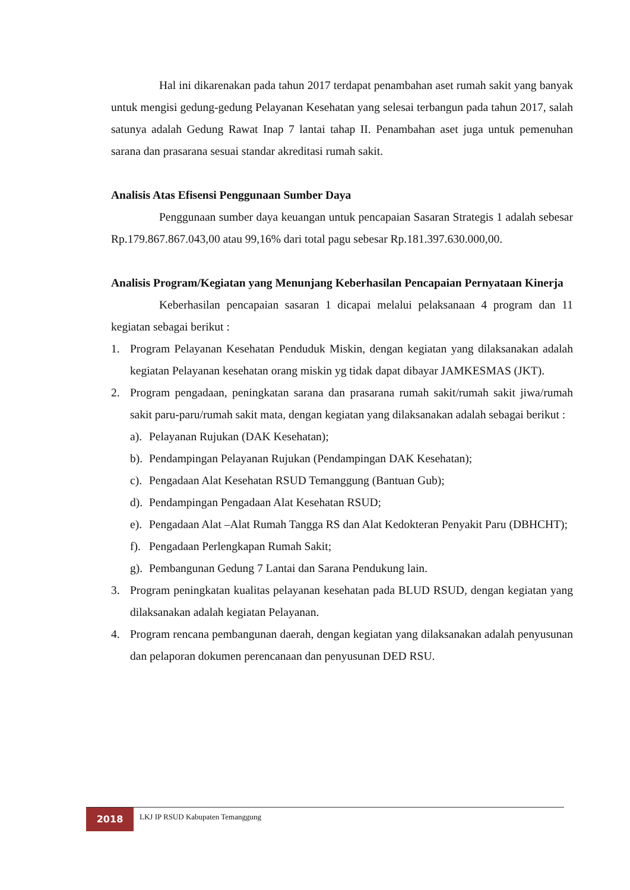Hal ini dikarenakan pada tahun 2017 terdapat penambahan aset rumah sakit yang banyak untuk mengisi gedung-gedung Pelayanan Kesehatan yang selesai terbangun pada tahun 2017, salah satunya adalah Gedung Rawat Inap 7 lantai tahap II. Penambahan aset juga untuk pemenuhan sarana dan prasarana sesuai standar akreditasi rumah sakit.
Analisis Atas Efisensi Penggunaan Sumber Daya
Penggunaan sumber daya keuangan untuk pencapaian Sasaran Strategis 1 adalah sebesar Rp.179.867.867.043,00 atau 99,16% dari total pagu sebesar Rp.181.397.630.000,00.
Analisis Program/Kegiatan yang Menunjang Keberhasilan Pencapaian Pernyataan Kinerja
Keberhasilan pencapaian sasaran 1 dicapai melalui pelaksanaan 4 program dan 11 kegiatan sebagai berikut :
1. Program Pelayanan Kesehatan Penduduk Miskin, dengan kegiatan yang dilaksanakan adalah kegiatan Pelayanan kesehatan orang miskin yg tidak dapat dibayar JAMKESMAS (JKT).
2. Program pengadaan, peningkatan sarana dan prasarana rumah sakit/rumah sakit jiwa/rumah sakit paru-paru/rumah sakit mata, dengan kegiatan yang dilaksanakan adalah sebagai berikut :
a). Pelayanan Rujukan (DAK Kesehatan);
b). Pendampingan Pelayanan Rujukan (Pendampingan DAK Kesehatan);
c). Pengadaan Alat Kesehatan RSUD Temanggung (Bantuan Gub);
d). Pendampingan Pengadaan Alat Kesehatan RSUD;
e). Pengadaan Alat –Alat Rumah Tangga RS dan Alat Kedokteran Penyakit Paru (DBHCHT);
f). Pengadaan Perlengkapan Rumah Sakit;
g). Pembangunan Gedung 7 Lantai dan Sarana Pendukung lain.
3. Program peningkatan kualitas pelayanan kesehatan pada BLUD RSUD, dengan kegiatan yang dilaksanakan adalah kegiatan Pelayanan.
4. Program rencana pembangunan daerah, dengan kegiatan yang dilaksanakan adalah penyusunan dan pelaporan dokumen perencanaan dan penyusunan DED RSU.
2018
LKJ IP RSUD Kabupaten Temanggung